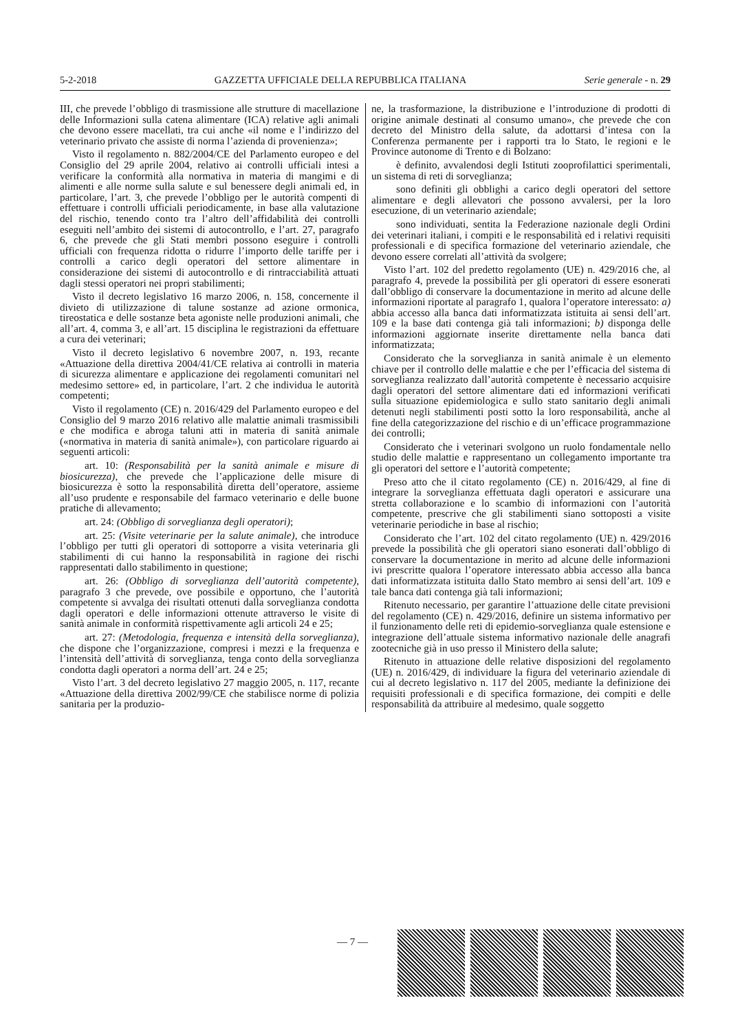5-2-2018 GAZZETTA UFFICIALE DELLA REPUBBLICA ITALIANA Serie generale - n. 29
III, che prevede l’obbligo di trasmissione alle strutture di macellazione delle Informazioni sulla catena alimentare (ICA) relative agli animali che devono essere macellati, tra cui anche «il nome e l’indirizzo del veterinario privato che assiste di norma l’azienda di provenienza»;
Visto il regolamento n. 882/2004/CE del Parlamento europeo e del Consiglio del 29 aprile 2004, relativo ai controlli ufficiali intesi a verificare la conformità alla normativa in materia di mangimi e di alimenti e alle norme sulla salute e sul benessere degli animali ed, in particolare, l’art. 3, che prevede l’obbligo per le autorità compenti di effettuare i controlli ufficiali periodicamente, in base alla valutazione del rischio, tenendo conto tra l’altro dell’affidabilità dei controlli eseguiti nell’ambito dei sistemi di autocontrollo, e l’art. 27, paragrafo 6, che prevede che gli Stati membri possono eseguire i controlli ufficiali con frequenza ridotta o ridurre l’importo delle tariffe per i controlli a carico degli operatori del settore alimentare in considerazione dei sistemi di autocontrollo e di rintracciabilità attuati dagli stessi operatori nei propri stabilimenti;
Visto il decreto legislativo 16 marzo 2006, n. 158, concernente il divieto di utilizzazione di talune sostanze ad azione ormonica, tireostatica e delle sostanze beta agoniste nelle produzioni animali, che all’art. 4, comma 3, e all’art. 15 disciplina le registrazioni da effettuare a cura dei veterinari;
Visto il decreto legislativo 6 novembre 2007, n. 193, recante «Attuazione della direttiva 2004/41/CE relativa ai controlli in materia di sicurezza alimentare e applicazione dei regolamenti comunitari nel medesimo settore» ed, in particolare, l’art. 2 che individua le autorità competenti;
Visto il regolamento (CE) n. 2016/429 del Parlamento europeo e del Consiglio del 9 marzo 2016 relativo alle malattie animali trasmissibili e che modifica e abroga taluni atti in materia di sanità animale («normativa in materia di sanità animale»), con particolare riguardo ai seguenti articoli:
art. 10: (Responsabilità per la sanità animale e misure di biosicurezza), che prevede che l’applicazione delle misure di biosicurezza è sotto la responsabilità diretta dell’operatore, assieme all’uso prudente e responsabile del farmaco veterinario e delle buone pratiche di allevamento;
art. 24: (Obbligo di sorveglianza degli operatori);
art. 25: (Visite veterinarie per la salute animale), che introduce l’obbligo per tutti gli operatori di sottoporre a visita veterinaria gli stabilimenti di cui hanno la responsabilità in ragione dei rischi rappresentati dallo stabilimento in questione;
art. 26: (Obbligo di sorveglianza dell’autorità competente), paragrafo 3 che prevede, ove possibile e opportuno, che l’autorità competente si avvalga dei risultati ottenuti dalla sorveglianza condotta dagli operatori e delle informazioni ottenute attraverso le visite di sanità animale in conformità rispettivamente agli articoli 24 e 25;
art. 27: (Metodologia, frequenza e intensità della sorveglianza), che dispone che l’organizzazione, compresi i mezzi e la frequenza e l’intensità dell’attività di sorveglianza, tenga conto della sorveglianza condotta dagli operatori a norma dell’art. 24 e 25;
Visto l’art. 3 del decreto legislativo 27 maggio 2005, n. 117, recante «Attuazione della direttiva 2002/99/CE che stabilisce norme di polizia sanitaria per la produzio-
ne, la trasformazione, la distribuzione e l’introduzione di prodotti di origine animale destinati al consumo umano», che prevede che con decreto del Ministro della salute, da adottarsi d’intesa con la Conferenza permanente per i rapporti tra lo Stato, le regioni e le Province autonome di Trento e di Bolzano:
è definito, avvalendosi degli Istituti zooprofilattici sperimentali, un sistema di reti di sorveglianza;
sono definiti gli obblighi a carico degli operatori del settore alimentare e degli allevatori che possono avvalersi, per la loro esecuzione, di un veterinario aziendale;
sono individuati, sentita la Federazione nazionale degli Ordini dei veterinari italiani, i compiti e le responsabilità ed i relativi requisiti professionali e di specifica formazione del veterinario aziendale, che devono essere correlati all’attività da svolgere;
Visto l’art. 102 del predetto regolamento (UE) n. 429/2016 che, al paragrafo 4, prevede la possibilità per gli operatori di essere esonerati dall’obbligo di conservare la documentazione in merito ad alcune delle informazioni riportate al paragrafo 1, qualora l’operatore interessato: a) abbia accesso alla banca dati informatizzata istituita ai sensi dell’art. 109 e la base dati contenga già tali informazioni; b) disponga delle informazioni aggiornate inserite direttamente nella banca dati informatizzata;
Considerato che la sorveglianza in sanità animale è un elemento chiave per il controllo delle malattie e che per l’efficacia del sistema di sorveglianza realizzato dall’autorità competente è necessario acquisire dagli operatori del settore alimentare dati ed informazioni verificati sulla situazione epidemiologica e sullo stato sanitario degli animali detenuti negli stabilimenti posti sotto la loro responsabilità, anche al fine della categorizzazione del rischio e di un’efficace programmazione dei controlli;
Considerato che i veterinari svolgono un ruolo fondamentale nello studio delle malattie e rappresentano un collegamento importante tra gli operatori del settore e l’autorità competente;
Preso atto che il citato regolamento (CE) n. 2016/429, al fine di integrare la sorveglianza effettuata dagli operatori e assicurare una stretta collaborazione e lo scambio di informazioni con l’autorità competente, prescrive che gli stabilimenti siano sottoposti a visite veterinarie periodiche in base al rischio;
Considerato che l’art. 102 del citato regolamento (UE) n. 429/2016 prevede la possibilità che gli operatori siano esonerati dall’obbligo di conservare la documentazione in merito ad alcune delle informazioni ivi prescritte qualora l’operatore interessato abbia accesso alla banca dati informatizzata istituita dallo Stato membro ai sensi dell’art. 109 e tale banca dati contenga già tali informazioni;
Ritenuto necessario, per garantire l’attuazione delle citate previsioni del regolamento (CE) n. 429/2016, definire un sistema informativo per il funzionamento delle reti di epidemio-sorveglianza quale estensione e integrazione dell’attuale sistema informativo nazionale delle anagrafi zootecniche già in uso presso il Ministero della salute;
Ritenuto in attuazione delle relative disposizioni del regolamento (UE) n. 2016/429, di individuare la figura del veterinario aziendale di cui al decreto legislativo n. 117 del 2005, mediante la definizione dei requisiti professionali e di specifica formazione, dei compiti e delle responsabilità da attribuire al medesimo, quale soggetto
— 7 —